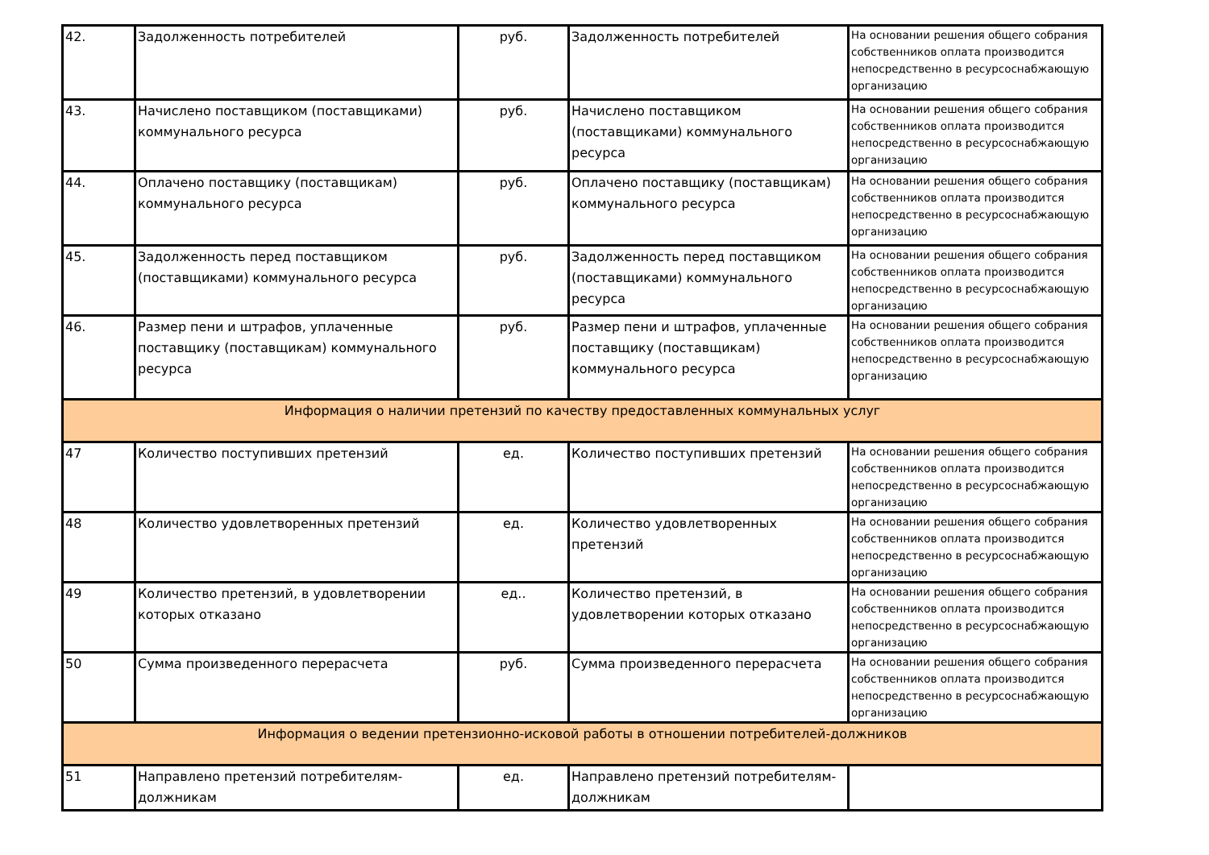| 42. | Задолженность потребителей | руб. | Задолженность потребителей | На основании решения общего собрания собственников оплата производится непосредственно в ресурсоснабжающую организацию |
| 43. | Начислено поставщиком (поставщиками) коммунального ресурса | руб. | Начислено поставщиком (поставщиками) коммунального ресурса | На основании решения общего собрания собственников оплата производится непосредственно в ресурсоснабжающую организацию |
| 44. | Оплачено поставщику (поставщикам) коммунального ресурса | руб. | Оплачено поставщику (поставщикам) коммунального ресурса | На основании решения общего собрания собственников оплата производится непосредственно в ресурсоснабжающую организацию |
| 45. | Задолженность перед поставщиком (поставщиками) коммунального ресурса | руб. | Задолженность перед поставщиком (поставщиками) коммунального ресурса | На основании решения общего собрания собственников оплата производится непосредственно в ресурсоснабжающую организацию |
| 46. | Размер пени и штрафов, уплаченные поставщику (поставщикам) коммунального ресурса | руб. | Размер пени и штрафов, уплаченные поставщику (поставщикам) коммунального ресурса | На основании решения общего собрания собственников оплата производится непосредственно в ресурсоснабжающую организацию |
| Информация о наличии претензий по качеству предоставленных коммунальных услуг | | | | |
| 47 | Количество поступивших претензий | ед. | Количество поступивших претензий | На основании решения общего собрания собственников оплата производится непосредственно в ресурсоснабжающую организацию |
| 48 | Количество удовлетворенных претензий | ед. | Количество удовлетворенных претензий | На основании решения общего собрания собственников оплата производится непосредственно в ресурсоснабжающую организацию |
| 49 | Количество претензий, в удовлетворении которых отказано | ед.. | Количество претензий, в удовлетворении которых отказано | На основании решения общего собрания собственников оплата производится непосредственно в ресурсоснабжающую организацию |
| 50 | Сумма произведенного перерасчета | руб. | Сумма произведенного перерасчета | На основании решения общего собрания собственников оплата производится непосредственно в ресурсоснабжающую организацию |
| Информация о ведении претензионно-исковой работы в отношении потребителей-должников | | | | |
| 51 | Направлено претензий потребителям-должникам | ед. | Направлено претензий потребителям-должникам | |